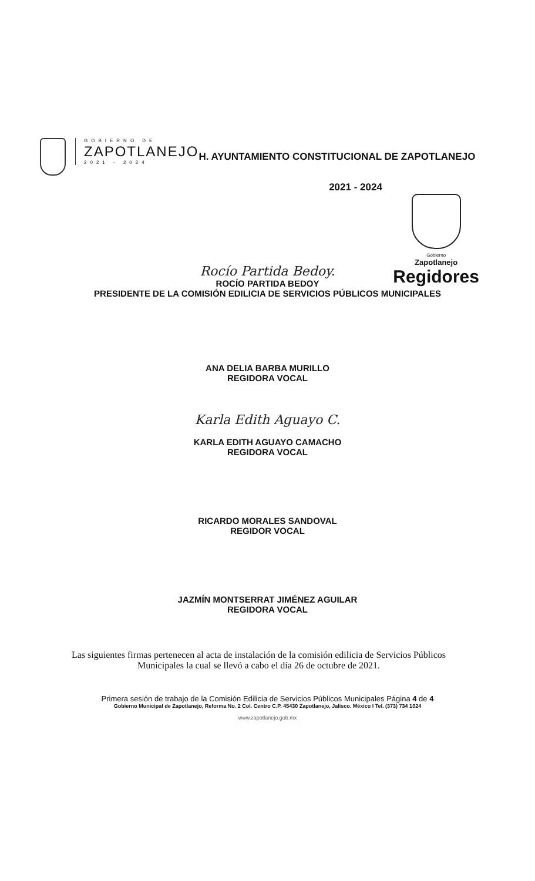GOBIERNO DE
ZAPOTLANEJO
2021 - 2024
H. AYUNTAMIENTO CONSTITUCIONAL DE ZAPOTLANEJO
2021 - 2024
Gobierno
Zapotlanejo
Regidores
Rocío Partida Bedoy.
ROCÍO PARTIDA BEDOY
PRESIDENTE DE LA COMISIÓN EDILICIA DE SERVICIOS PÚBLICOS MUNICIPALES
ANA DELIA BARBA MURILLO
REGIDORA VOCAL
Karla Edith Aguayo C.
KARLA EDITH AGUAYO CAMACHO
REGIDORA VOCAL
RICARDO MORALES SANDOVAL
REGIDOR VOCAL
JAZMÍN MONTSERRAT JIMÉNEZ AGUILAR
REGIDORA VOCAL
Las siguientes firmas pertenecen al acta de instalación de la comisión edilicia de Servicios Públicos Municipales la cual se llevó a cabo el día 26 de octubre de 2021.
Primera sesión de trabajo de la Comisión Edilicia de Servicios Públicos Municipales Página 4 de 4
Gobierno Municipal de Zapotlanejo, Reforma No. 2 Col. Centro C.P. 45430 Zapotlanejo, Jalisco. México I Tel. (373) 734 1024
www.zapotlanejo.gob.mx